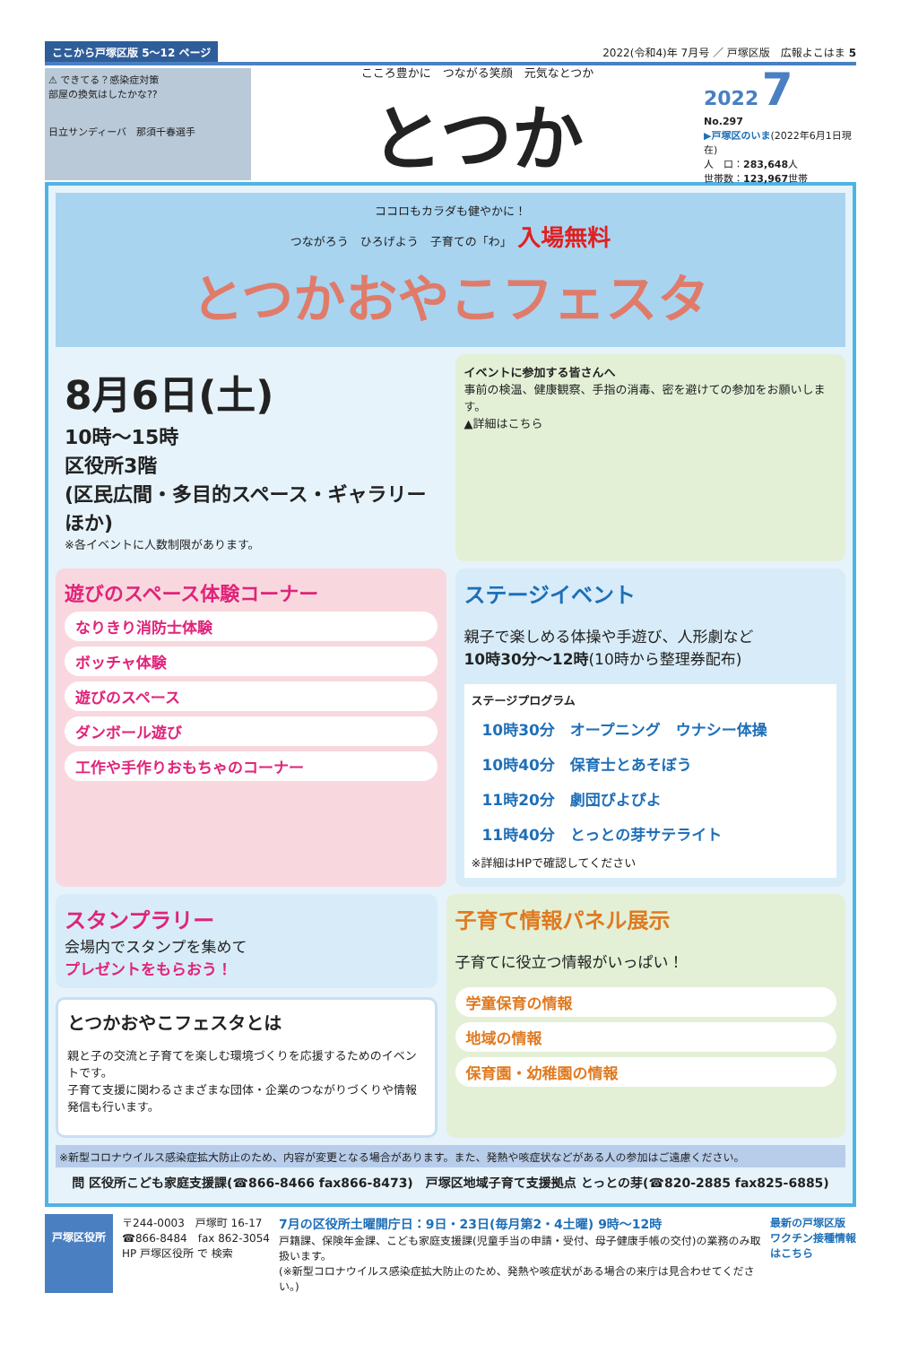ここから戸塚区版 5〜12 ページ 2022(令和4)年 7月号 ／ 戸塚区版　広報よこはま 5
⚠ できてる？感染症対策
部屋の換気はしたかな??
日立サンディーバ　那須千春選手
こころ豊かに　つながる笑顔　元気なとつか
とつか
2022 7
No.297
▶戸塚区のいま(2022年6月1日現在)
人　口：283,648人
世帯数：123,967世帯
ココロもカラダも健やかに！
つながろう　ひろげよう　子育ての「わ」　入場無料
とつかおやこフェスタ
8月6日(土)
10時〜15時
区役所3階
(区民広間・多目的スペース・ギャラリーほか)
※各イベントに人数制限があります。
イベントに参加する皆さんへ
事前の検温、健康観察、手指の消毒、密を避けての参加をお願いします。
▲詳細はこちら
遊びのスペース体験コーナー
なりきり消防士体験
ボッチャ体験
遊びのスペース
ダンボール遊び
工作や手作りおもちゃのコーナー
ステージイベント
親子で楽しめる体操や手遊び、人形劇など
10時30分〜12時(10時から整理券配布)
ステージプログラム
10時30分　オープニング　ウナシー体操
10時40分　保育士とあそぼう
11時20分　劇団ぴよぴよ
11時40分　とっとの芽サテライト
※詳細はHPで確認してください
スタンプラリー
会場内でスタンプを集めて
プレゼントをもらおう！
とつかおやこフェスタとは
親と子の交流と子育てを楽しむ環境づくりを応援するためのイベントです。
子育て支援に関わるさまざまな団体・企業のつながりづくりや情報発信も行います。
子育て情報パネル展示
子育てに役立つ情報がいっぱい！
学童保育の情報
地域の情報
保育園・幼稚園の情報
※新型コロナウイルス感染症拡大防止のため、内容が変更となる場合があります。また、発熱や咳症状などがある人の参加はご遠慮ください。
問 区役所こども家庭支援課(☎866-8466 fax866-8473)　戸塚区地域子育て支援拠点 とっとの芽(☎820-2885 fax825-6885)
戸塚区役所
〒244-0003　戸塚町 16-17
☎866-8484　fax 862-3054
HP 戸塚区役所 で 検索
7月の区役所土曜開庁日：9日・23日(毎月第2・4土曜) 9時〜12時
戸籍課、保険年金課、こども家庭支援課(児童手当の申請・受付、母子健康手帳の交付)の業務のみ取扱います。
(※新型コロナウイルス感染症拡大防止のため、発熱や咳症状がある場合の来庁は見合わせてください。)
最新の戸塚区版
ワクチン接種情報
はこちら